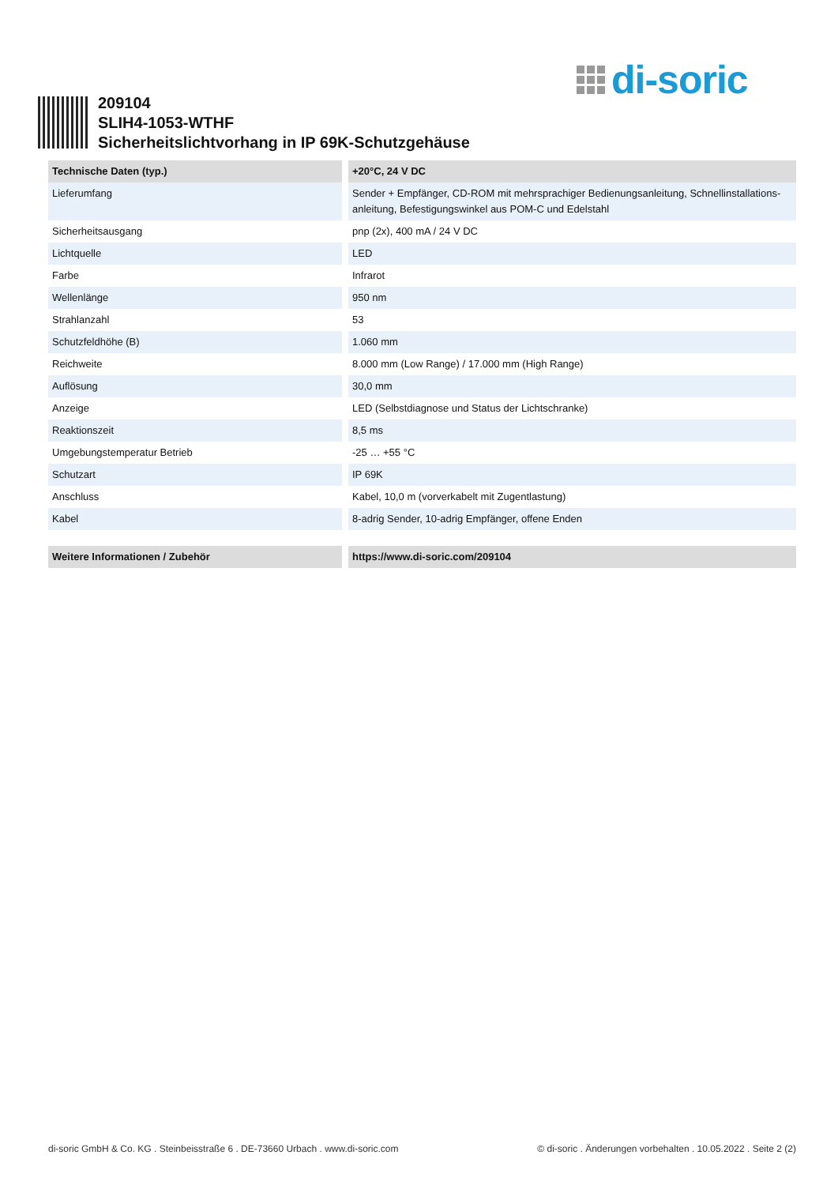di-soric
209104
SLIH4-1053-WTHF
Sicherheitslichtvorhang in IP 69K-Schutzgehäuse
| Technische Daten (typ.) | | +20°C, 24 V DC |
| --- | --- | --- |
| Lieferumfang | | Sender + Empfänger, CD-ROM mit mehrsprachiger Bedienungsanleitung, Schnellinstallations-anleitung, Befestigungswinkel aus POM-C und Edelstahl |
| Sicherheitsausgang | | pnp (2x), 400 mA / 24 V DC |
| Lichtquelle | | LED |
| Farbe | | Infrarot |
| Wellenlänge | | 950 nm |
| Strahlanzahl | | 53 |
| Schutzfeldhöhe (B) | | 1.060 mm |
| Reichweite | | 8.000 mm (Low Range) / 17.000 mm (High Range) |
| Auflösung | | 30,0 mm |
| Anzeige | | LED (Selbstdiagnose und Status der Lichtschranke) |
| Reaktionszeit | | 8,5 ms |
| Umgebungstemperatur Betrieb | | -25 … +55 °C |
| Schutzart | | IP 69K |
| Anschluss | | Kabel, 10,0 m (vorverkabelt mit Zugentlastung) |
| Kabel | | 8-adrig Sender, 10-adrig Empfänger, offene Enden |
| Weitere Informationen / Zubehör | | https://www.di-soric.com/209104 |
di-soric GmbH & Co. KG . Steinbeisstraße 6 . DE-73660 Urbach . www.di-soric.com © di-soric . Änderungen vorbehalten . 10.05.2022 . Seite 2 (2)